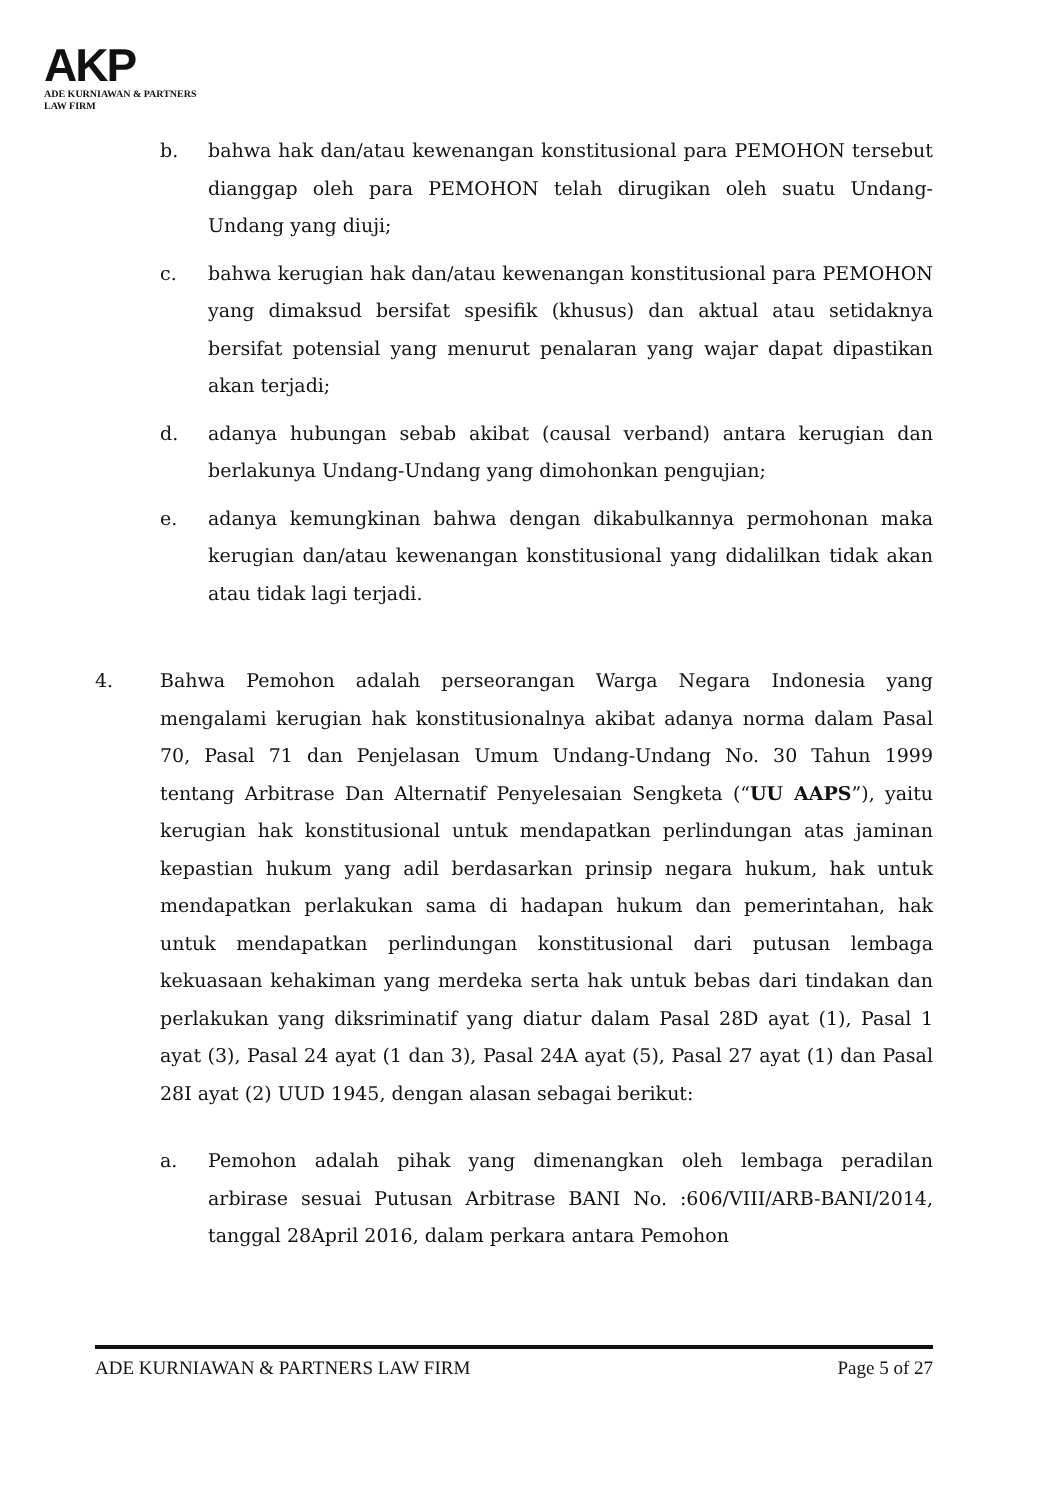AKP
ADE KURNIAWAN & PARTNERS
LAW FIRM
b. bahwa hak dan/atau kewenangan konstitusional para PEMOHON tersebut dianggap oleh para PEMOHON telah dirugikan oleh suatu Undang-Undang yang diuji;
c. bahwa kerugian hak dan/atau kewenangan konstitusional para PEMOHON yang dimaksud bersifat spesifik (khusus) dan aktual atau setidaknya bersifat potensial yang menurut penalaran yang wajar dapat dipastikan akan terjadi;
d. adanya hubungan sebab akibat (causal verband) antara kerugian dan berlakunya Undang-Undang yang dimohonkan pengujian;
e. adanya kemungkinan bahwa dengan dikabulkannya permohonan maka kerugian dan/atau kewenangan konstitusional yang didalilkan tidak akan atau tidak lagi terjadi.
4. Bahwa Pemohon adalah perseorangan Warga Negara Indonesia yang mengalami kerugian hak konstitusionalnya akibat adanya norma dalam Pasal 70, Pasal 71 dan Penjelasan Umum Undang-Undang No. 30 Tahun 1999 tentang Arbitrase Dan Alternatif Penyelesaian Sengketa (“UU AAPS”), yaitu kerugian hak konstitusional untuk mendapatkan perlindungan atas jaminan kepastian hukum yang adil berdasarkan prinsip negara hukum, hak untuk mendapatkan perlakukan sama di hadapan hukum dan pemerintahan, hak untuk mendapatkan perlindungan konstitusional dari putusan lembaga kekuasaan kehakiman yang merdeka serta hak untuk bebas dari tindakan dan perlakukan yang diksriminatif yang diatur dalam Pasal 28D ayat (1), Pasal 1 ayat (3), Pasal 24 ayat (1 dan 3), Pasal 24A ayat (5), Pasal 27 ayat (1) dan Pasal 28I ayat (2) UUD 1945, dengan alasan sebagai berikut:
a. Pemohon adalah pihak yang dimenangkan oleh lembaga peradilan arbirase sesuai Putusan Arbitrase BANI No. :606/VIII/ARB-BANI/2014, tanggal 28April 2016, dalam perkara antara Pemohon
ADE KURNIAWAN & PARTNERS LAW FIRM Page 5 of 27